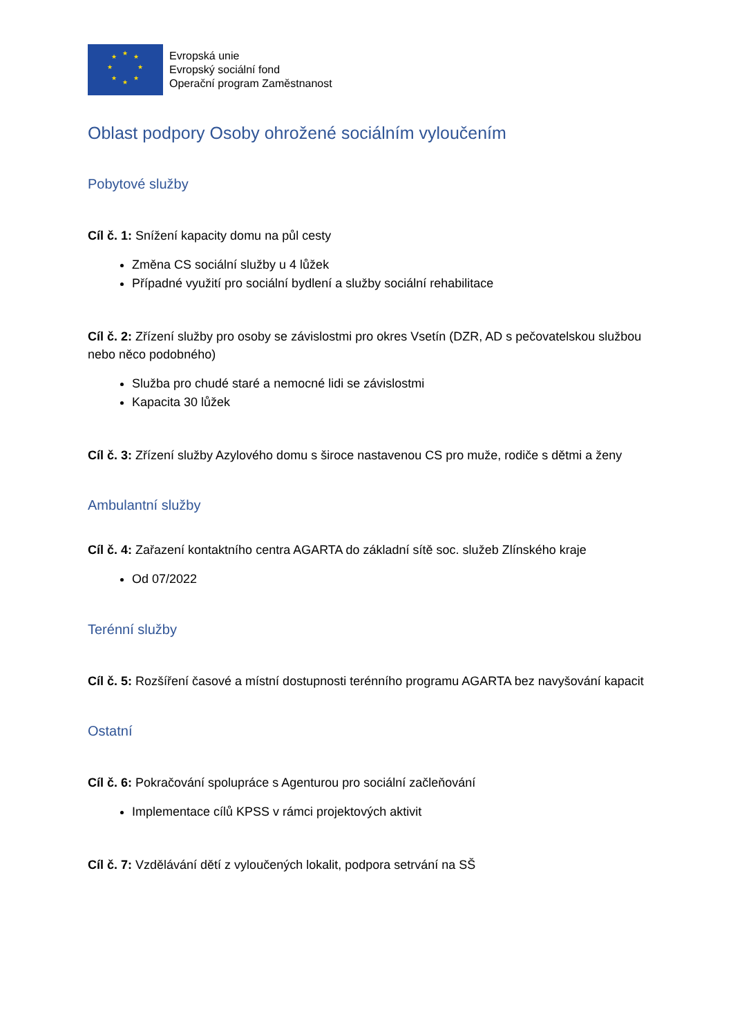★ ★ ★
★ ★
★ ★
★
Evropská unie
Evropský sociální fond
Operační program Zaměstnanost
Oblast podpory Osoby ohrožené sociálním vyloučením
Pobytové služby
Cíl č. 1: Snížení kapacity domu na půl cesty
Změna CS sociální služby u 4 lůžek
Případné využití pro sociální bydlení a služby sociální rehabilitace
Cíl č. 2: Zřízení služby pro osoby se závislostmi pro okres Vsetín (DZR, AD s pečovatelskou službou nebo něco podobného)
Služba pro chudé staré a nemocné lidi se závislostmi
Kapacita 30 lůžek
Cíl č. 3: Zřízení služby Azylového domu s široce nastavenou CS pro muže, rodiče s dětmi a ženy
Ambulantní služby
Cíl č. 4: Zařazení kontaktního centra AGARTA do základní sítě soc. služeb Zlínského kraje
Od 07/2022
Terénní služby
Cíl č. 5: Rozšíření časové a místní dostupnosti terénního programu AGARTA bez navyšování kapacit
Ostatní
Cíl č. 6: Pokračování spolupráce s Agenturou pro sociální začleňování
Implementace cílů KPSS v rámci projektových aktivit
Cíl č. 7: Vzdělávání dětí z vyloučených lokalit, podpora setrvání na SŠ